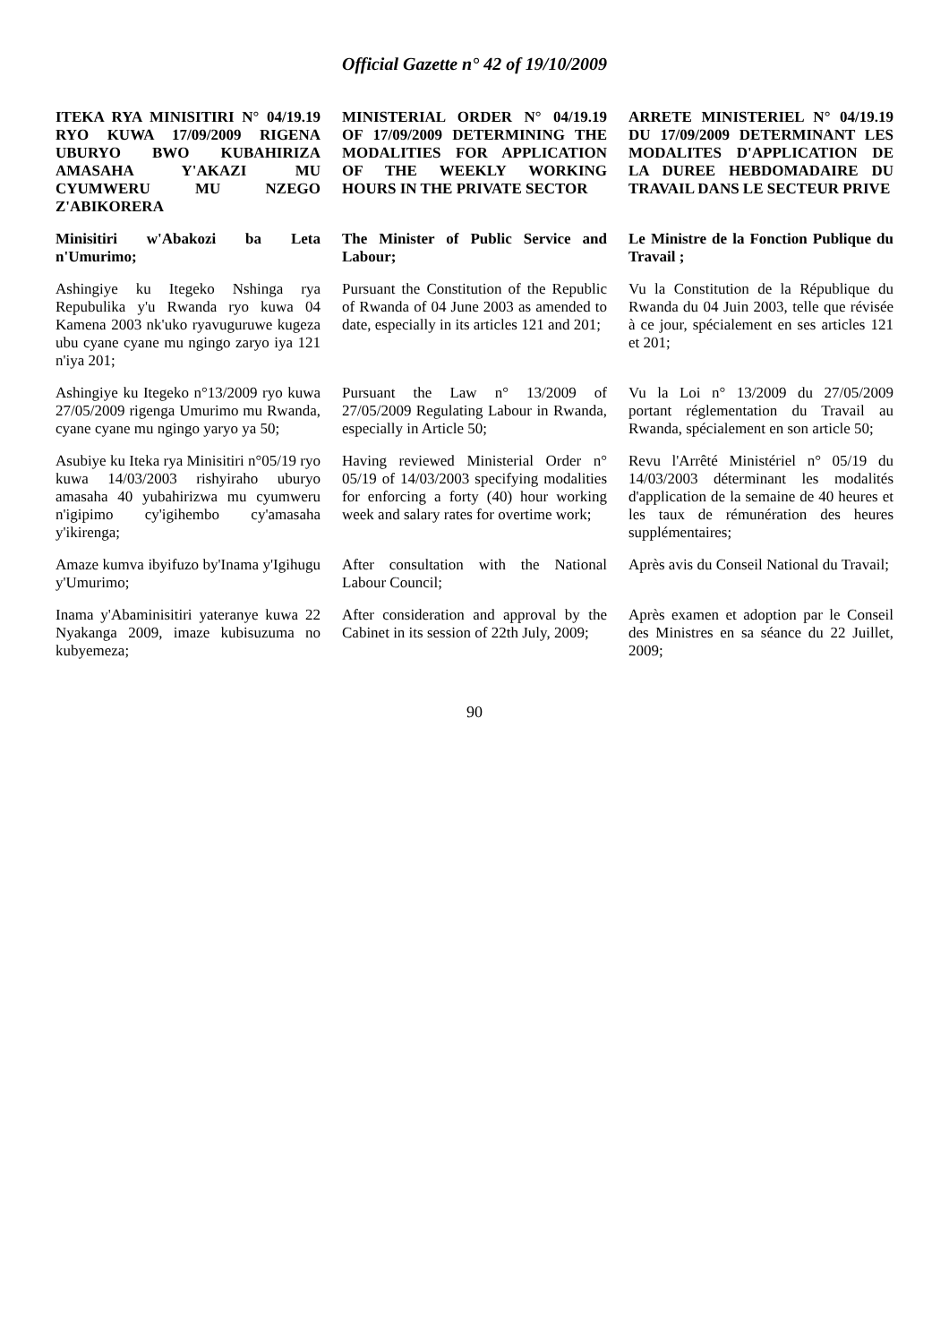Official Gazette n° 42 of 19/10/2009
| ITEKA RYA MINISITIRI N° 04/19.19 RYO KUWA 17/09/2009 RIGENA UBURYO BWO KUBAHIRIZA AMASAHA Y'AKAZI MU CYUMWERU MU NZEGO Z'ABIKORERA | MINISTERIAL ORDER N° 04/19.19 OF 17/09/2009 DETERMINING THE MODALITIES FOR APPLICATION OF THE WEEKLY WORKING HOURS IN THE PRIVATE SECTOR | ARRETE MINISTERIEL N° 04/19.19 DU 17/09/2009 DETERMINANT LES MODALITES D'APPLICATION DE LA DUREE HEBDOMADAIRE DU TRAVAIL DANS LE SECTEUR PRIVE |
| Minisitiri w'Abakozi ba Leta n'Umurimo; | The Minister of Public Service and Labour; | Le Ministre de la Fonction Publique du Travail ; |
| Ashingiye ku Itegeko Nshinga rya Repubulika y'u Rwanda ryo kuwa 04 Kamena 2003 nk'uko ryavuguruwe kugeza ubu cyane cyane mu ngingo zaryo iya 121 n'iya 201; | Pursuant the Constitution of the Republic of Rwanda of 04 June 2003 as amended to date, especially in its articles 121 and 201; | Vu la Constitution de la République du Rwanda du 04 Juin 2003, telle que révisée à ce jour, spécialement en ses articles 121 et 201; |
| Ashingiye ku Itegeko n°13/2009 ryo kuwa 27/05/2009 rigenga Umurimo mu Rwanda, cyane cyane mu ngingo yaryo ya 50; | Pursuant the Law n° 13/2009 of 27/05/2009 Regulating Labour in Rwanda, especially in Article 50; | Vu la Loi n° 13/2009 du 27/05/2009 portant réglementation du Travail au Rwanda, spécialement en son article 50; |
| Asubiye ku Iteka rya Minisitiri n°05/19 ryo kuwa 14/03/2003 rishyiraho uburyo amasaha 40 yubahirizwa mu cyumweru n'igipimo cy'igihembo cy'amasaha y'ikirenga; | Having reviewed Ministerial Order n° 05/19 of 14/03/2003 specifying modalities for enforcing a forty (40) hour working week and salary rates for overtime work; | Revu l'Arrêté Ministériel n° 05/19 du 14/03/2003 déterminant les modalités d'application de la semaine de 40 heures et les taux de rémunération des heures supplémentaires; |
| Amaze kumva ibyifuzo by'Inama y'Igihugu y'Umurimo; | After consultation with the National Labour Council; | Après avis du Conseil National du Travail; |
| Inama y'Abaminisitiri yateranye kuwa 22 Nyakanga 2009, imaze kubisuzuma no kubyemeza; | After consideration and approval by the Cabinet in its session of 22th July, 2009; | Après examen et adoption par le Conseil des Ministres en sa séance du 22 Juillet, 2009; |
90